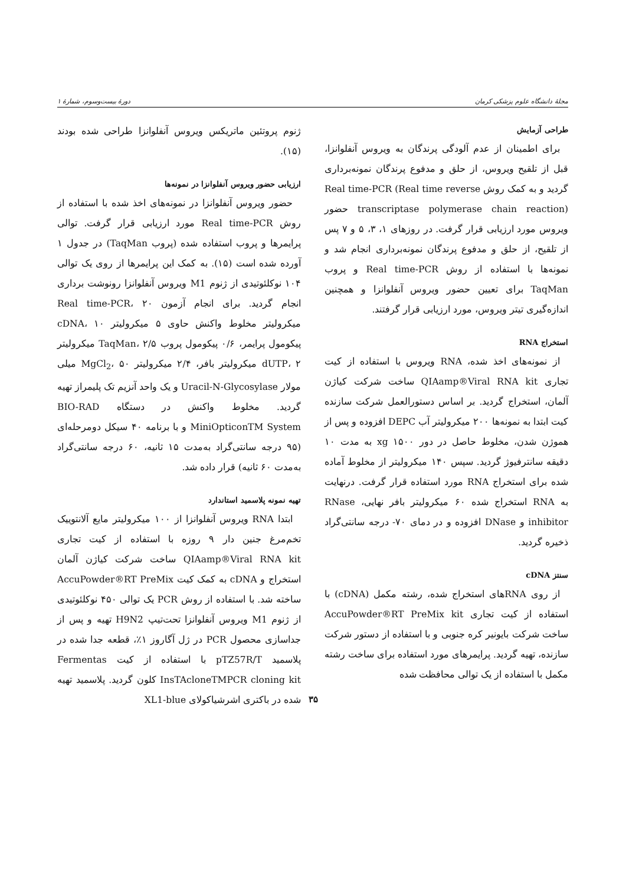مجلهٔ دانشگاه علوم پزشکی کرمان دورهٔ بیست‌وسوم، شمارهٔ ۱
طراحی آزمایش
برای اطمینان از عدم آلودگی پرندگان به ویروس آنفلوانزا، قبل از تلقیح ویروس، از حلق و مدفوع پرندگان نمونه‌برداری گردید و به کمک روش Real time-PCR (Real time reverse transcriptase polymerase chain reaction) حضور ویروس مورد ارزیابی قرار گرفت. در روزهای ۱، ۳، ۵ و ۷ پس از تلقیح، از حلق و مدفوع پرندگان نمونه‌برداری انجام شد و نمونه‌ها با استفاده از روش Real time-PCR و پروب TaqMan برای تعیین حضور ویروس آنفلوانزا و همچنین اندازه‌گیری تیتر ویروس، مورد ارزیابی قرار گرفتند.
استخراج RNA
از نمونه‌های اخذ شده، RNA ویروس با استفاده از کیت تجاری QIAamp®Viral RNA kit ساخت شرکت کیاژن آلمان، استخراج گردید. بر اساس دستورالعمل شرکت سازنده کیت ابتدا به نمونه‌ها ۲۰۰ میکرولیتر آب DEPC افزوده و پس از هموژن شدن، مخلوط حاصل در دور xg ۱۵۰۰ به مدت ۱۰ دقیقه سانترفیوژ گردید. سپس ۱۴۰ میکرولیتر از مخلوط آماده شده برای استخراج RNA مورد استفاده قرار گرفت. درنهایت به RNA استخراج شده ۶۰ میکرولیتر بافر نهایی، RNase inhibitor و DNase افزوده و در دمای ۷۰- درجه سانتی‌گراد ذخیره گردید.
سنتز cDNA
از روی RNAهای استخراج شده، رشته مکمل (cDNA) با استفاده از کیت تجاری AccuPowder®RT PreMix kit ساخت شرکت بایونیر کره جنوبی و با استفاده از دستور شرکت سازنده، تهیه گردید. پرایمرهای مورد استفاده برای ساخت رشته مکمل با استفاده از یک توالی محافظت شده
ژنوم پروتئین ماتریکس ویروس آنفلوانزا طراحی شده بودند (۱۵).
ارزیابی حضور ویروس آنفلوانزا در نمونه‌ها
حضور ویروس آنفلوانزا در نمونه‌های اخذ شده با استفاده از روش Real time-PCR مورد ارزیابی قرار گرفت. توالی پرایمرها و پروب استفاده شده (پروب TaqMan) در جدول ۱ آورده شده است (۱۵). به کمک این پرایمرها از روی یک توالی ۱۰۴ نوکلئوتیدی از ژنوم M1 ویروس آنفلوانزا رونوشت برداری انجام گردید. برای انجام آزمون Real time-PCR، ۲۰ میکرولیتر مخلوط واکنش حاوی ۵ میکرولیتر cDNA، ۱۰ پیکومول پرایمر، ۰/۶ پیکومول پروب TaqMan، ۲/۵ میکرولیتر dUTP، ۲ میکرولیتر بافر، ۲/۴ میکرولیتر MgCl<sub>2</sub>، ۵۰ میلی مولار Uracil-N-Glycosylase و یک واحد آنزیم تک پلیمراز تهیه گردید. مخلوط واکنش در دستگاه BIO-RAD MiniOpticonTM System و با برنامه ۴۰ سیکل دومرحله‌ای (۹۵ درجه سانتی‌گراد به‌مدت ۱۵ ثانیه، ۶۰ درجه سانتی‌گراد به‌مدت ۶۰ ثانیه) قرار داده شد.
تهیه نمونه پلاسمید استاندارد
ابتدا RNA ویروس آنفلوانزا از ۱۰۰ میکرولیتر مایع آلانتوییک تخم‌مرغ جنین دار ۹ روزه با استفاده از کیت تجاری QIAamp®Viral RNA kit ساخت شرکت کیاژن آلمان استخراج و cDNA به کمک کیت AccuPowder®RT PreMix ساخته شد. با استفاده از روش PCR یک توالی ۴۵۰ نوکلئوتیدی از ژنوم M1 ویروس آنفلوانزا تحت‌تیپ H9N2 تهیه و پس از جداسازی محصول PCR در ژل آگاروز ۱٪، قطعه جدا شده در پلاسمید pTZ57R/T با استفاده از کیت Fermentas InsTAcloneTMPCR cloning kit کلون گردید. پلاسمید تهیه شده در باکتری اشرشیاکولای XL1-blue
۳۵